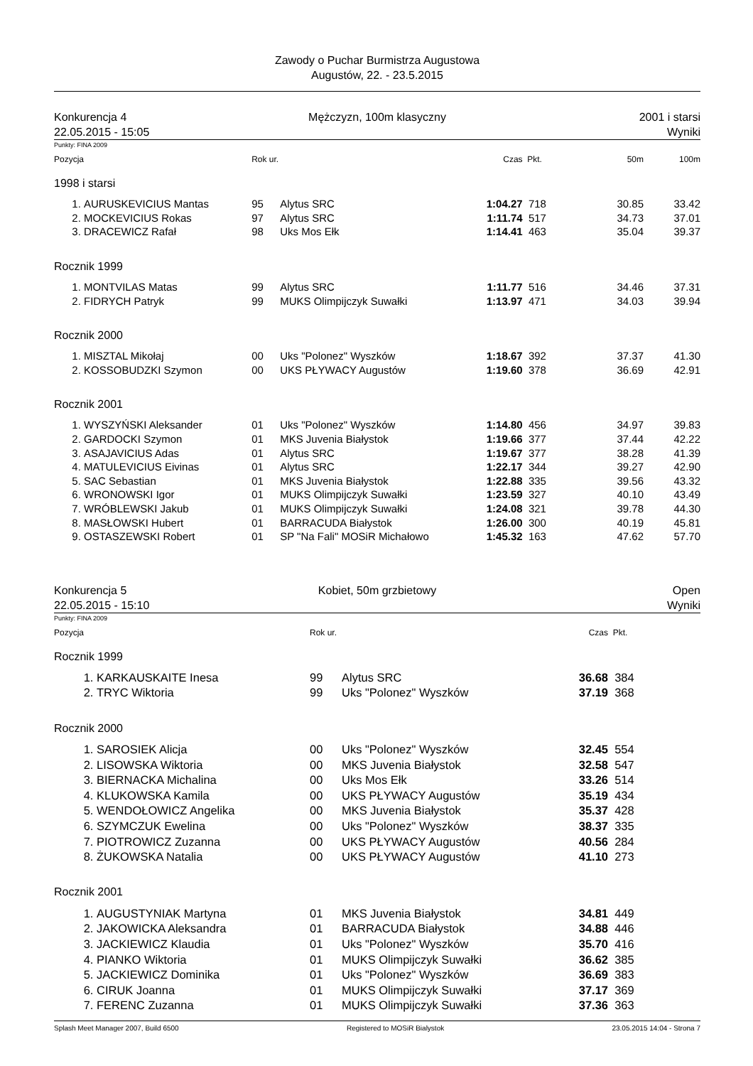Zawody o Puchar Burmistrza Augustowa
Augustów, 22. - 23.5.2015
Konkurencja 4
22.05.2015 - 15:05
Mężczyzn, 100m klasyczny 2001 i starsi
Wyniki
Punkty: FINA 2009
| Pozycja | | Rok ur. | | Czas | Pkt. | 50m | 100m |
| --- | --- | --- | --- | --- | --- | --- | --- |
| 1998 i starsi | | | | | | | |
| 1. | AURUSKEVICIUS Mantas | 95 | Alytus SRC | 1:04.27 | 718 | 30.85 | 33.42 |
| 2. | MOCKEVICIUS Rokas | 97 | Alytus SRC | 1:11.74 | 517 | 34.73 | 37.01 |
| 3. | DRACEWICZ Rafał | 98 | Uks Mos Ełk | 1:14.41 | 463 | 35.04 | 39.37 |
| Rocznik 1999 | | | | | | | |
| 1. | MONTVILAS Matas | 99 | Alytus SRC | 1:11.77 | 516 | 34.46 | 37.31 |
| 2. | FIDRYCH Patryk | 99 | MUKS Olimpijczyk Suwałki | 1:13.97 | 471 | 34.03 | 39.94 |
| Rocznik 2000 | | | | | | | |
| 1. | MISZTAL Mikołaj | 00 | Uks "Polonez" Wyszków | 1:18.67 | 392 | 37.37 | 41.30 |
| 2. | KOSSOBUDZKI Szymon | 00 | UKS PŁYWACY Augustów | 1:19.60 | 378 | 36.69 | 42.91 |
| Rocznik 2001 | | | | | | | |
| 1. | WYSZYŃSKI Aleksander | 01 | Uks "Polonez" Wyszków | 1:14.80 | 456 | 34.97 | 39.83 |
| 2. | GARDOCKI Szymon | 01 | MKS Juvenia Białystok | 1:19.66 | 377 | 37.44 | 42.22 |
| 3. | ASAJAVICIUS Adas | 01 | Alytus SRC | 1:19.67 | 377 | 38.28 | 41.39 |
| 4. | MATULEVICIUS Eivinas | 01 | Alytus SRC | 1:22.17 | 344 | 39.27 | 42.90 |
| 5. | SAC Sebastian | 01 | MKS Juvenia Białystok | 1:22.88 | 335 | 39.56 | 43.32 |
| 6. | WRONOWSKI Igor | 01 | MUKS Olimpijczyk Suwałki | 1:23.59 | 327 | 40.10 | 43.49 |
| 7. | WRÓBLEWSKI Jakub | 01 | MUKS Olimpijczyk Suwałki | 1:24.08 | 321 | 39.78 | 44.30 |
| 8. | MASŁOWSKI Hubert | 01 | BARRACUDA Białystok | 1:26.00 | 300 | 40.19 | 45.81 |
| 9. | OSTASZEWSKI Robert | 01 | SP "Na Fali" MOSiR Michałowo | 1:45.32 | 163 | 47.62 | 57.70 |
Konkurencja 5
22.05.2015 - 15:10
Kobiet, 50m grzbietowy Open
Wyniki
Punkty: FINA 2009
| Pozycja | | Rok ur. | | Czas | Pkt. |
| --- | --- | --- | --- | --- | --- |
| Rocznik 1999 | | | | | |
| 1. | KARKAUSKAITE Inesa | 99 | Alytus SRC | 36.68 | 384 |
| 2. | TRYC Wiktoria | 99 | Uks "Polonez" Wyszków | 37.19 | 368 |
| Rocznik 2000 | | | | | |
| 1. | SAROSIEK Alicja | 00 | Uks "Polonez" Wyszków | 32.45 | 554 |
| 2. | LISOWSKA Wiktoria | 00 | MKS Juvenia Białystok | 32.58 | 547 |
| 3. | BIERNACKA Michalina | 00 | Uks Mos Ełk | 33.26 | 514 |
| 4. | KLUKOWSKA Kamila | 00 | UKS PŁYWACY Augustów | 35.19 | 434 |
| 5. | WENDOŁOWICZ Angelika | 00 | MKS Juvenia Białystok | 35.37 | 428 |
| 6. | SZYMCZUK Ewelina | 00 | Uks "Polonez" Wyszków | 38.37 | 335 |
| 7. | PIOTROWICZ Zuzanna | 00 | UKS PŁYWACY Augustów | 40.56 | 284 |
| 8. | ŻUKOWSKA Natalia | 00 | UKS PŁYWACY Augustów | 41.10 | 273 |
| Rocznik 2001 | | | | | |
| 1. | AUGUSTYNIAK Martyna | 01 | MKS Juvenia Białystok | 34.81 | 449 |
| 2. | JAKOWICKA Aleksandra | 01 | BARRACUDA Białystok | 34.88 | 446 |
| 3. | JACKIEWICZ Klaudia | 01 | Uks "Polonez" Wyszków | 35.70 | 416 |
| 4. | PIANKO Wiktoria | 01 | MUKS Olimpijczyk Suwałki | 36.62 | 385 |
| 5. | JACKIEWICZ Dominika | 01 | Uks "Polonez" Wyszków | 36.69 | 383 |
| 6. | CIRUK Joanna | 01 | MUKS Olimpijczyk Suwałki | 37.17 | 369 |
| 7. | FERENC Zuzanna | 01 | MUKS Olimpijczyk Suwałki | 37.36 | 363 |
Splash Meet Manager 2007, Build 6500 Registered to MOSiR Bialystok 23.05.2015 14:04 - Strona 7